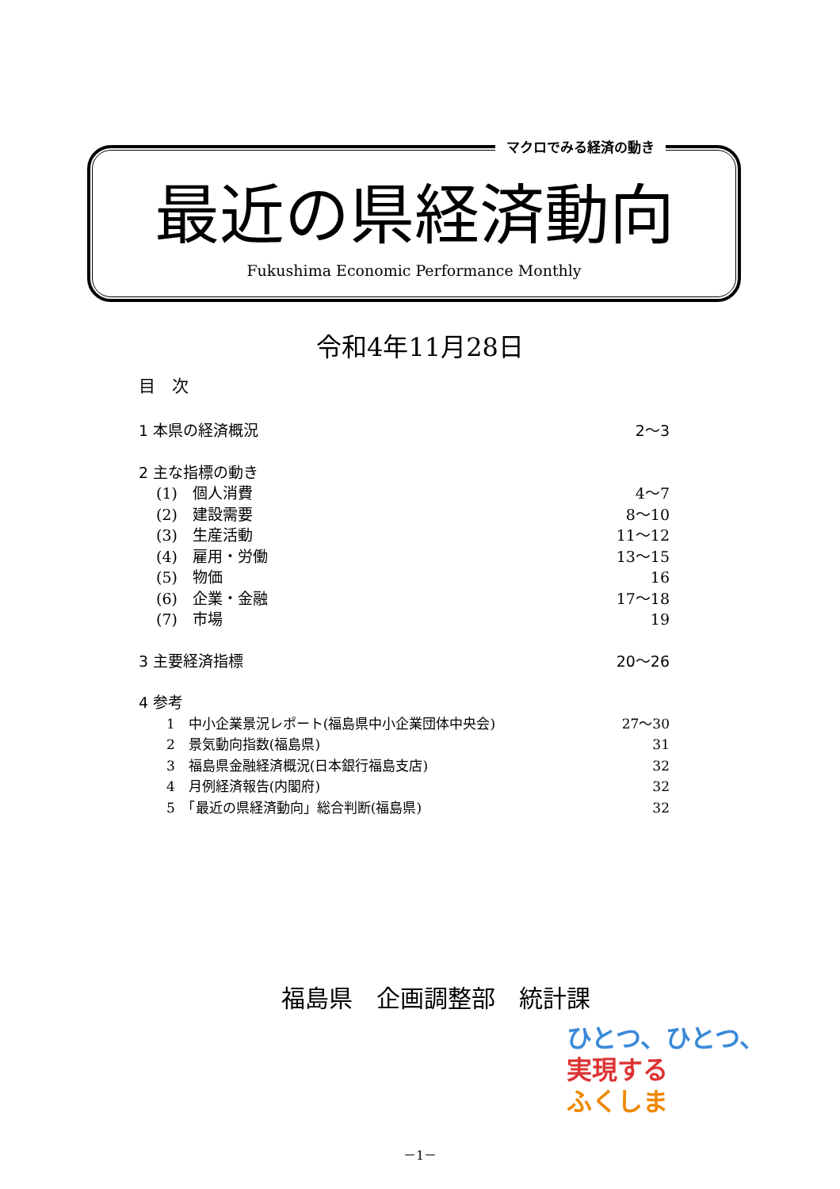マクロでみる経済の動き
最近の県経済動向
Fukushima Economic Performance Monthly
令和4年11月28日
目　次
1 本県の経済概況 2～3
2 主な指標の動き
(1)　個人消費 4～7
(2)　建設需要 8～10
(3)　生産活動 11～12
(4)　雇用・労働 13～15
(5)　物価 16
(6)　企業・金融 17～18
(7)　市場 19
3 主要経済指標 20～26
4 参考
1　中小企業景況レポート(福島県中小企業団体中央会) 27～30
2　景気動向指数(福島県) 31
3　福島県金融経済概況(日本銀行福島支店) 32
4　月例経済報告(内閣府) 32
5　「最近の県経済動向」総合判断(福島県) 32
福島県　企画調整部　統計課
ひとつ、ひとつ、
実現する
ふくしま
－1－